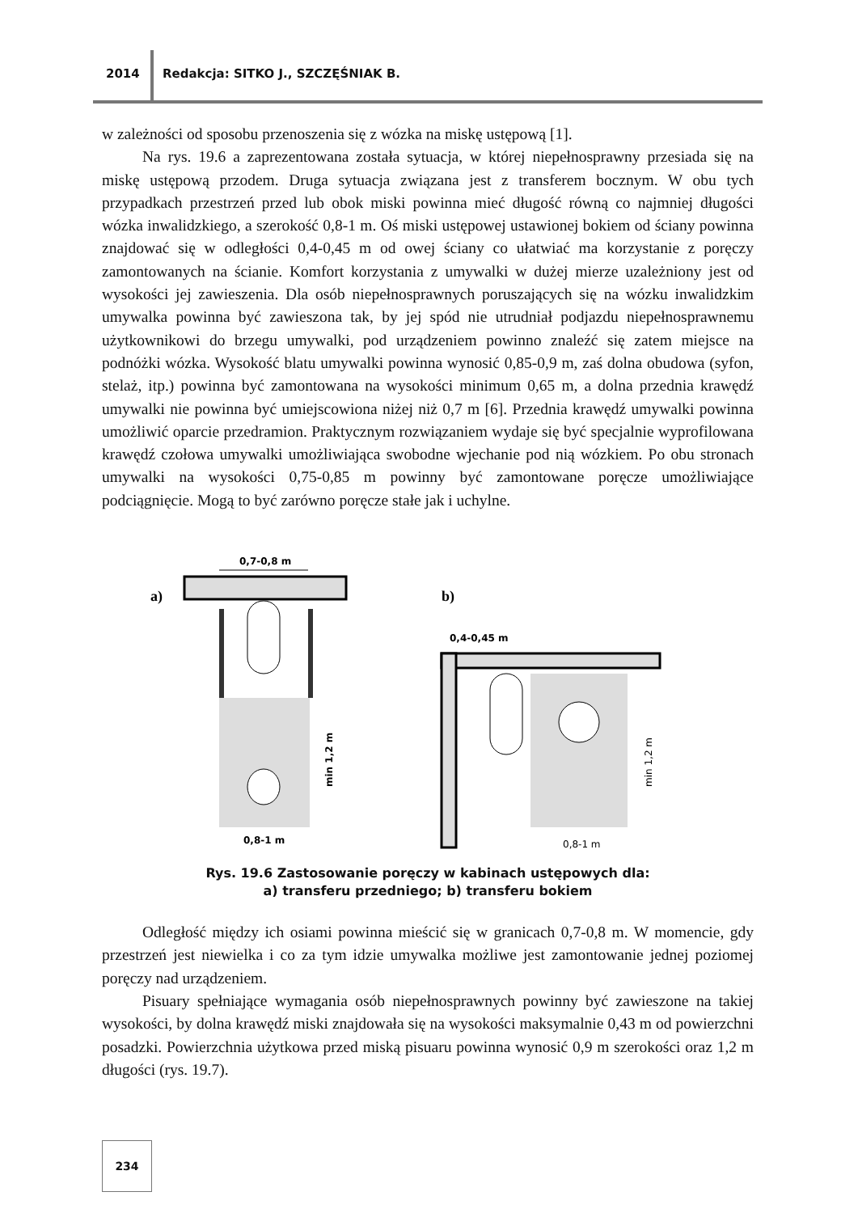2014 Redakcja: SITKO J., SZCZĘŚNIAK B.
w zależności od sposobu przenoszenia się z wózka na miskę ustępową [1].
Na rys. 19.6 a zaprezentowana została sytuacja, w której niepełnosprawny przesiada się na miskę ustępową przodem. Druga sytuacja związana jest z transferem bocznym. W obu tych przypadkach przestrzeń przed lub obok miski powinna mieć długość równą co najmniej długości wózka inwalidzkiego, a szerokość 0,8-1 m. Oś miski ustępowej ustawionej bokiem od ściany powinna znajdować się w odległości 0,4-0,45 m od owej ściany co ułatwiać ma korzystanie z poręczy zamontowanych na ścianie. Komfort korzystania z umywalki w dużej mierze uzależniony jest od wysokości jej zawieszenia. Dla osób niepełnosprawnych poruszających się na wózku inwalidzkim umywalka powinna być zawieszona tak, by jej spód nie utrudniał podjazdu niepełnosprawnemu użytkownikowi do brzegu umywalki, pod urządzeniem powinno znaleźć się zatem miejsce na podnóżki wózka. Wysokość blatu umywalki powinna wynosić 0,85-0,9 m, zaś dolna obudowa (syfon, stelaż, itp.) powinna być zamontowana na wysokości minimum 0,65 m, a dolna przednia krawędź umywalki nie powinna być umiejscowiona niżej niż 0,7 m [6]. Przednia krawędź umywalki powinna umożliwić oparcie przedramion. Praktycznym rozwiązaniem wydaje się być specjalnie wyprofilowana krawędź czołowa umywalki umożliwiająca swobodne wjechanie pod nią wózkiem. Po obu stronach umywalki na wysokości 0,75-0,85 m powinny być zamontowane poręcze umożliwiające podciągnięcie. Mogą to być zarówno poręcze stałe jak i uchylne.
a)
b)
0,7-0,8 m
0,8-1 m
min 1,2 m
0,4-0,45 m
0,8-1 m
min 1,2 m
Rys. 19.6 Zastosowanie poręczy w kabinach ustępowych dla:
a) transferu przedniego; b) transferu bokiem
Odległość między ich osiami powinna mieścić się w granicach 0,7-0,8 m. W momencie, gdy przestrzeń jest niewielka i co za tym idzie umywalka możliwe jest zamontowanie jednej poziomej poręczy nad urządzeniem.
Pisuary spełniające wymagania osób niepełnosprawnych powinny być zawieszone na takiej wysokości, by dolna krawędź miski znajdowała się na wysokości maksymalnie 0,43 m od powierzchni posadzki. Powierzchnia użytkowa przed miską pisuaru powinna wynosić 0,9 m szerokości oraz 1,2 m długości (rys. 19.7).
234